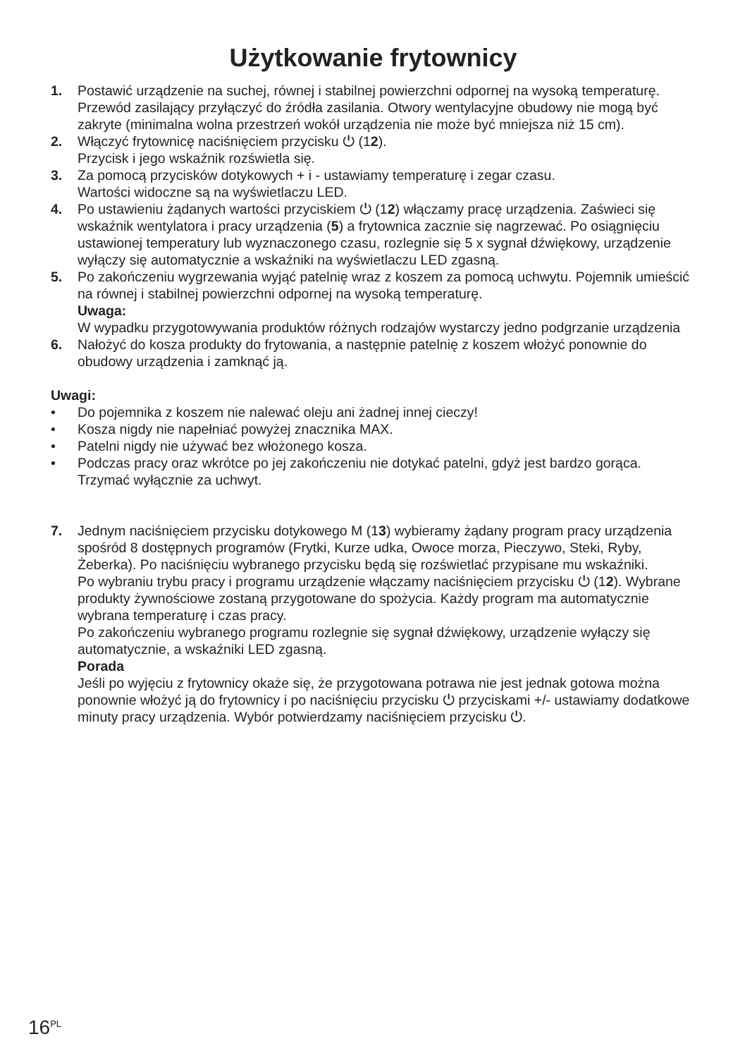Użytkowanie frytownicy
1. Postawić urządzenie na suchej, równej i stabilnej powierzchni odpornej na wysoką temperaturę. Przewód zasilający przyłączyć do źródła zasilania. Otwory wentylacyjne obudowy nie mogą być zakryte (minimalna wolna przestrzeń wokół urządzenia nie może być mniejsza niż 15 cm).
2. Włączyć frytownicę naciśnięciem przycisku ⏻ (12).
Przycisk i jego wskaźnik rozświetla się.
3. Za pomocą przycisków dotykowych + i - ustawiamy temperaturę i zegar czasu.
Wartości widoczne są na wyświetlaczu LED.
4. Po ustawieniu żądanych wartości przyciskiem ⏻ (12) włączamy pracę urządzenia. Zaświeci się wskaźnik wentylatora i pracy urządzenia (5) a frytownica zacznie się nagrzewać. Po osiągnięciu ustawionej temperatury lub wyznaczonego czasu, rozlegnie się 5 x sygnał dźwiękowy, urządzenie wyłączy się automatycznie a wskaźniki na wyświetlaczu LED zgasną.
5. Po zakończeniu wygrzewania wyjąć patelnię wraz z koszem za pomocą uchwytu. Pojemnik umieścić na równej i stabilnej powierzchni odpornej na wysoką temperaturę.
Uwaga:
W wypadku przygotowywania produktów różnych rodzajów wystarczy jedno podgrzanie urządzenia
6. Nałożyć do kosza produkty do frytowania, a następnie patelnię z koszem włożyć ponownie do obudowy urządzenia i zamknąć ją.
Uwagi:
• Do pojemnika z koszem nie nalewać oleju ani żadnej innej cieczy!
• Kosza nigdy nie napełniać powyżej znacznika MAX.
• Patelni nigdy nie używać bez włożonego kosza.
• Podczas pracy oraz wkrótce po jej zakończeniu nie dotykać patelni, gdyż jest bardzo gorąca. Trzymać wyłącznie za uchwyt.
7. Jednym naciśnięciem przycisku dotykowego M (13) wybieramy żądany program pracy urządzenia spośród 8 dostępnych programów (Frytki, Kurze udka, Owoce morza, Pieczywo, Steki, Ryby, Żeberka). Po naciśnięciu wybranego przycisku będą się rozświetlać przypisane mu wskaźniki.
Po wybraniu trybu pracy i programu urządzenie włączamy naciśnięciem przycisku ⏻ (12). Wybrane produkty żywnościowe zostaną przygotowane do spożycia. Każdy program ma automatycznie wybrana temperaturę i czas pracy.
Po zakończeniu wybranego programu rozlegnie się sygnał dźwiękowy, urządzenie wyłączy się automatycznie, a wskaźniki LED zgasną.
Porada
Jeśli po wyjęciu z frytownicy okaże się, że przygotowana potrawa nie jest jednak gotowa można ponownie włożyć ją do frytownicy i po naciśnięciu przycisku ⏻ przyciskami +/- ustawiamy dodatkowe minuty pracy urządzenia. Wybór potwierdzamy naciśnięciem przycisku ⏻.
16<sup>PL</sup>